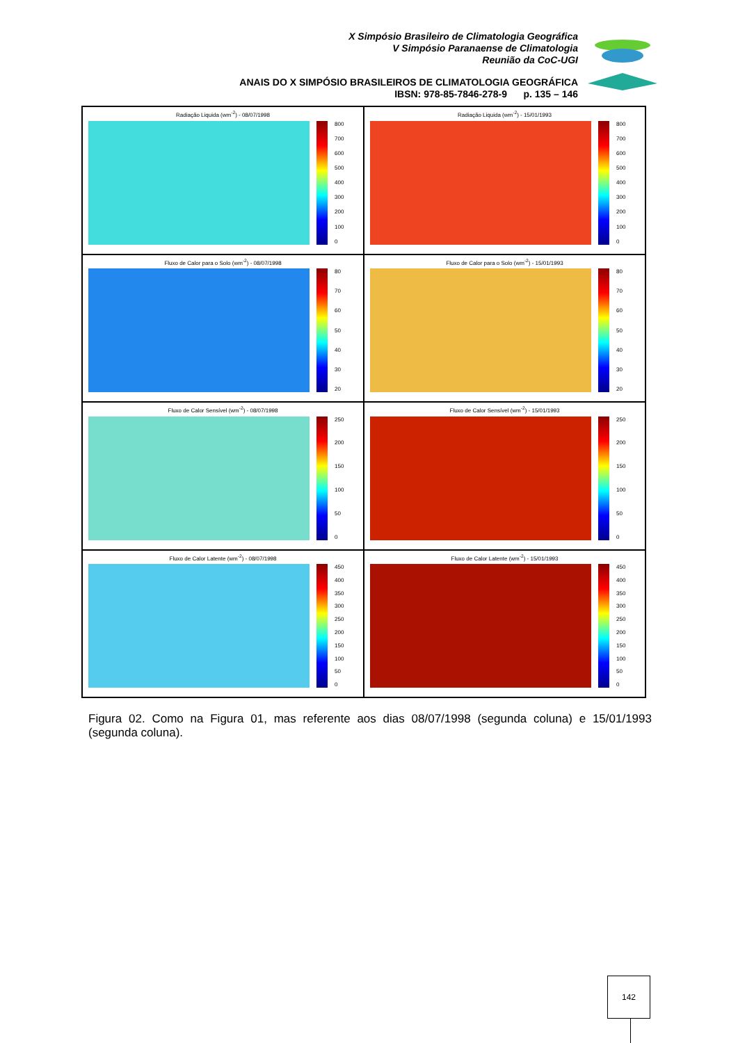X Simpósio Brasileiro de Climatologia Geográfica
V Simpósio Paranaense de Climatologia
Reunião da CoC-UGI
ANAIS DO X SIMPÓSIO BRASILEIROS DE CLIMATOLOGIA GEOGRÁFICA
IBSN: 978-85-7846-278-9 p. 135 – 146
Radiação Liquida (wm<sup>-2</sup>) - 08/07/1998
800
700
600
500
400
300
200
100
0
Radiação Liquida (wm<sup>-2</sup>) - 15/01/1993
800
700
600
500
400
300
200
100
0
Fluxo de Calor para o Solo (wm<sup>-2</sup>) - 08/07/1998
80
70
60
50
40
30
20
Fluxo de Calor para o Solo (wm<sup>-2</sup>) - 15/01/1993
80
70
60
50
40
30
20
Fluxo de Calor Sensível (wm<sup>-2</sup>) - 08/07/1998
250
200
150
100
50
0
Fluxo de Calor Sensível (wm<sup>-2</sup>) - 15/01/1993
250
200
150
100
50
0
Fluxo de Calor Latente (wm<sup>-2</sup>) - 08/07/1998
450
400
350
300
250
200
150
100
50
0
Fluxo de Calor Latente (wm<sup>-2</sup>) - 15/01/1993
450
400
350
300
250
200
150
100
50
0
Figura 02. Como na Figura 01, mas referente aos dias 08/07/1998 (segunda coluna) e 15/01/1993 (segunda coluna).
142